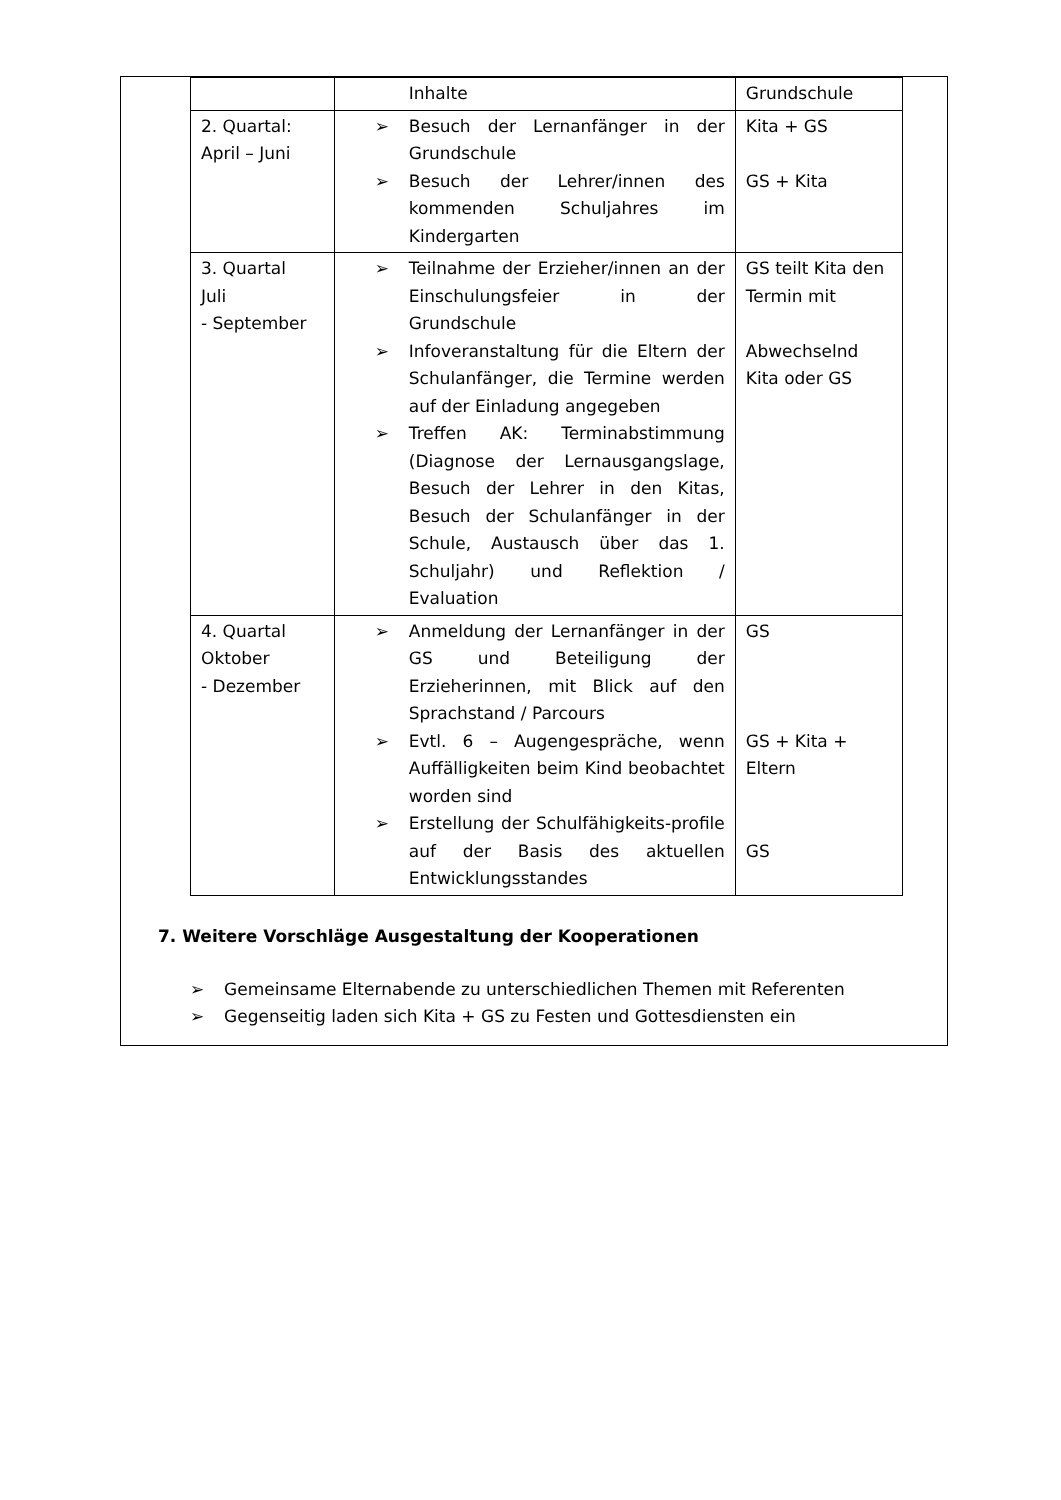| | Inhalte | Grundschule |
| 2. Quartal: April – Juni | ➢ Besuch der Lernanfänger in der Grundschule ➢ Besuch der Lehrer/innen des kommenden Schuljahres im Kindergarten | Kita + GS GS + Kita |
| 3. Quartal Juli - September | ➢ Teilnahme der Erzieher/innen an der Einschulungsfeier in der Grundschule ➢ Infoveranstaltung für die Eltern der Schulanfänger, die Termine werden auf der Einladung angegeben ➢ Treffen AK: Terminabstimmung (Diagnose der Lernausgangslage, Besuch der Lehrer in den Kitas, Besuch der Schulanfänger in der Schule, Austausch über das 1. Schuljahr) und Reflektion / Evaluation | GS teilt Kita den Termin mit Abwechselnd Kita oder GS |
| 4. Quartal Oktober - Dezember | ➢ Anmeldung der Lernanfänger in der GS und Beteiligung der Erzieherinnen, mit Blick auf den Sprachstand / Parcours ➢ Evtl. 6 – Augengespräche, wenn Auffälligkeiten beim Kind beobachtet worden sind ➢ Erstellung der Schulfähigkeits-profile auf der Basis des aktuellen Entwicklungsstandes | GS GS + Kita + Eltern GS |
7. Weitere Vorschläge Ausgestaltung der Kooperationen
➢ Gemeinsame Elternabende zu unterschiedlichen Themen mit Referenten
➢ Gegenseitig laden sich Kita + GS zu Festen und Gottesdiensten ein